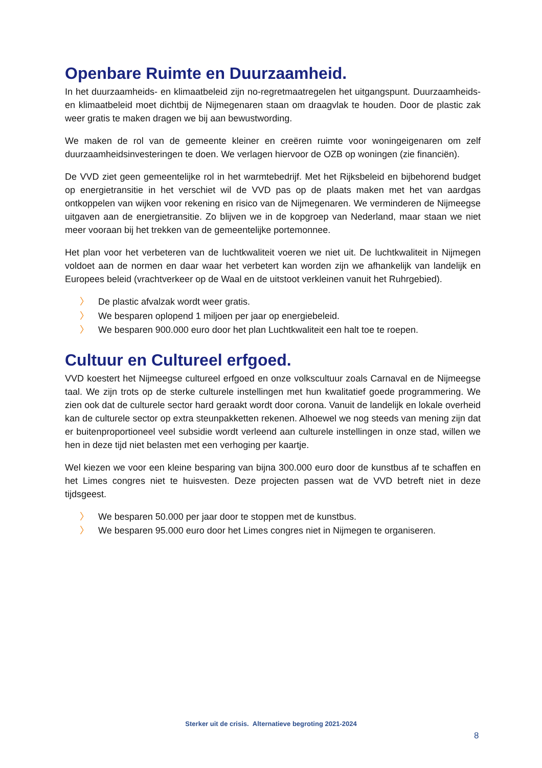Openbare Ruimte en Duurzaamheid.
In het duurzaamheids- en klimaatbeleid zijn no-regretmaatregelen het uitgangspunt. Duurzaamheids- en klimaatbeleid moet dichtbij de Nijmegenaren staan om draagvlak te houden. Door de plastic zak weer gratis te maken dragen we bij aan bewustwording.
We maken de rol van de gemeente kleiner en creëren ruimte voor woningeigenaren om zelf duurzaamheidsinvesteringen te doen. We verlagen hiervoor de OZB op woningen (zie financiën).
De VVD ziet geen gemeentelijke rol in het warmtebedrijf. Met het Rijksbeleid en bijbehorend budget op energietransitie in het verschiet wil de VVD pas op de plaats maken met het van aardgas ontkoppelen van wijken voor rekening en risico van de Nijmegenaren. We verminderen de Nijmeegse uitgaven aan de energietransitie. Zo blijven we in de kopgroep van Nederland, maar staan we niet meer vooraan bij het trekken van de gemeentelijke portemonnee.
Het plan voor het verbeteren van de luchtkwaliteit voeren we niet uit. De luchtkwaliteit in Nijmegen voldoet aan de normen en daar waar het verbetert kan worden zijn we afhankelijk van landelijk en Europees beleid (vrachtverkeer op de Waal en de uitstoot verkleinen vanuit het Ruhrgebied).
〉 De plastic afvalzak wordt weer gratis.
〉 We besparen oplopend 1 miljoen per jaar op energiebeleid.
〉 We besparen 900.000 euro door het plan Luchtkwaliteit een halt toe te roepen.
Cultuur en Cultureel erfgoed.
VVD koestert het Nijmeegse cultureel erfgoed en onze volkscultuur zoals Carnaval en de Nijmeegse taal. We zijn trots op de sterke culturele instellingen met hun kwalitatief goede programmering. We zien ook dat de culturele sector hard geraakt wordt door corona. Vanuit de landelijk en lokale overheid kan de culturele sector op extra steunpakketten rekenen. Alhoewel we nog steeds van mening zijn dat er buitenproportioneel veel subsidie wordt verleend aan culturele instellingen in onze stad, willen we hen in deze tijd niet belasten met een verhoging per kaartje.
Wel kiezen we voor een kleine besparing van bijna 300.000 euro door de kunstbus af te schaffen en het Limes congres niet te huisvesten. Deze projecten passen wat de VVD betreft niet in deze tijdsgeest.
〉 We besparen 50.000 per jaar door te stoppen met de kunstbus.
〉 We besparen 95.000 euro door het Limes congres niet in Nijmegen te organiseren.
Sterker uit de crisis. Alternatieve begroting 2021-2024
8